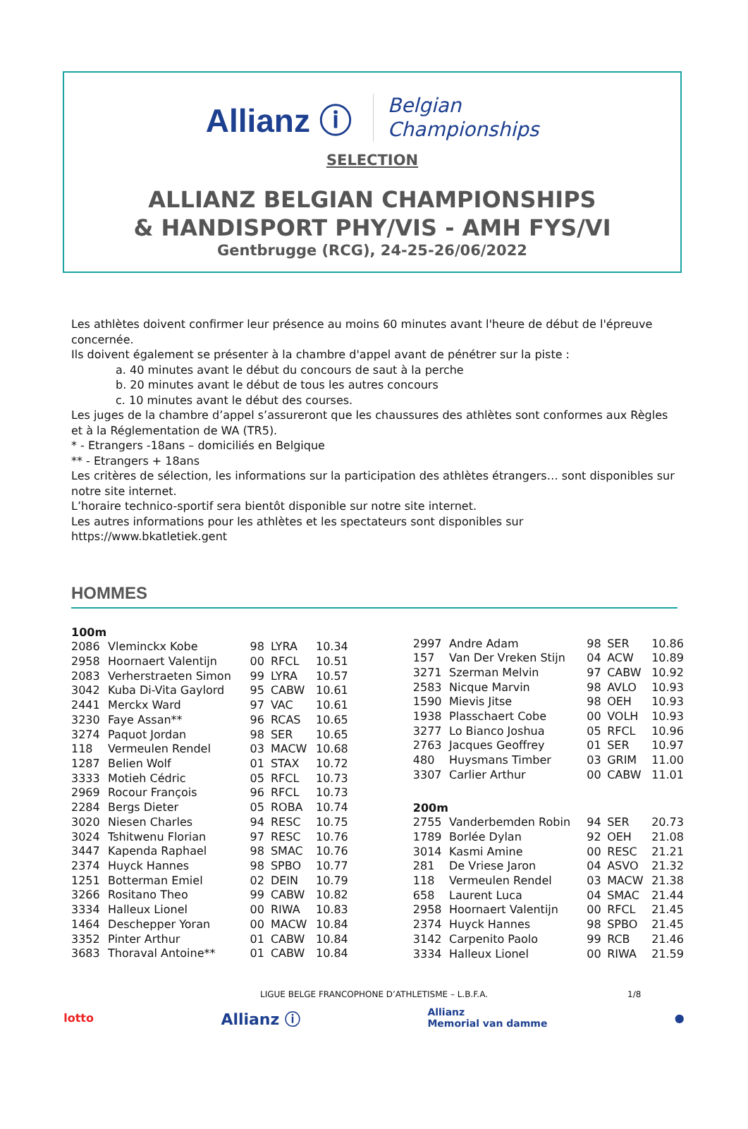Allianz ⓘ Belgian
Championships
SELECTION
ALLIANZ BELGIAN CHAMPIONSHIPS
& HANDISPORT PHY/VIS - AMH FYS/VI
Gentbrugge (RCG), 24-25-26/06/2022
Les athlètes doivent confirmer leur présence au moins 60 minutes avant l'heure de début de l'épreuve concernée.
Ils doivent également se présenter à la chambre d'appel avant de pénétrer sur la piste :
a. 40 minutes avant le début du concours de saut à la perche
b. 20 minutes avant le début de tous les autres concours
c. 10 minutes avant le début des courses.
Les juges de la chambre d’appel s’assureront que les chaussures des athlètes sont conformes aux Règles et à la Réglementation de WA (TR5).
* - Etrangers -18ans – domiciliés en Belgique
** - Etrangers + 18ans
Les critères de sélection, les informations sur la participation des athlètes étrangers… sont disponibles sur notre site internet.
L’horaire technico-sportif sera bientôt disponible sur notre site internet.
Les autres informations pour les athlètes et les spectateurs sont disponibles sur
https://www.bkatletiek.gent
HOMMES
| 100m | | | | |
| 2086 | Vleminckx Kobe | 98 | LYRA | 10.34 |
| 2958 | Hoornaert Valentijn | 00 | RFCL | 10.51 |
| 2083 | Verherstraeten Simon | 99 | LYRA | 10.57 |
| 3042 | Kuba Di-Vita Gaylord | 95 | CABW | 10.61 |
| 2441 | Merckx Ward | 97 | VAC | 10.61 |
| 3230 | Faye Assan** | 96 | RCAS | 10.65 |
| 3274 | Paquot Jordan | 98 | SER | 10.65 |
| 118 | Vermeulen Rendel | 03 | MACW | 10.68 |
| 1287 | Belien Wolf | 01 | STAX | 10.72 |
| 3333 | Motieh Cédric | 05 | RFCL | 10.73 |
| 2969 | Rocour François | 96 | RFCL | 10.73 |
| 2284 | Bergs Dieter | 05 | ROBA | 10.74 |
| 3020 | Niesen Charles | 94 | RESC | 10.75 |
| 3024 | Tshitwenu Florian | 97 | RESC | 10.76 |
| 3447 | Kapenda Raphael | 98 | SMAC | 10.76 |
| 2374 | Huyck Hannes | 98 | SPBO | 10.77 |
| 1251 | Botterman Emiel | 02 | DEIN | 10.79 |
| 3266 | Rositano Theo | 99 | CABW | 10.82 |
| 3334 | Halleux Lionel | 00 | RIWA | 10.83 |
| 1464 | Deschepper Yoran | 00 | MACW | 10.84 |
| 3352 | Pinter Arthur | 01 | CABW | 10.84 |
| 3683 | Thoraval Antoine** | 01 | CABW | 10.84 |
| 2997 | Andre Adam | 98 | SER | 10.86 |
| 157 | Van Der Vreken Stijn | 04 | ACW | 10.89 |
| 3271 | Szerman Melvin | 97 | CABW | 10.92 |
| 2583 | Nicque Marvin | 98 | AVLO | 10.93 |
| 1590 | Mievis Jitse | 98 | OEH | 10.93 |
| 1938 | Plasschaert Cobe | 00 | VOLH | 10.93 |
| 3277 | Lo Bianco Joshua | 05 | RFCL | 10.96 |
| 2763 | Jacques Geoffrey | 01 | SER | 10.97 |
| 480 | Huysmans Timber | 03 | GRIM | 11.00 |
| 3307 | Carlier Arthur | 00 | CABW | 11.01 |
| 200m | | | | |
| 2755 | Vanderbemden Robin | 94 | SER | 20.73 |
| 1789 | Borlée Dylan | 92 | OEH | 21.08 |
| 3014 | Kasmi Amine | 00 | RESC | 21.21 |
| 281 | De Vriese Jaron | 04 | ASVO | 21.32 |
| 118 | Vermeulen Rendel | 03 | MACW | 21.38 |
| 658 | Laurent Luca | 04 | SMAC | 21.44 |
| 2958 | Hoornaert Valentijn | 00 | RFCL | 21.45 |
| 2374 | Huyck Hannes | 98 | SPBO | 21.45 |
| 3142 | Carpenito Paolo | 99 | RCB | 21.46 |
| 3334 | Halleux Lionel | 00 | RIWA | 21.59 |
LIGUE BELGE FRANCOPHONE D’ATHLETISME – L.B.F.A. 1/8
lotto Allianz ⓘ Allianz
Memorial van damme ●